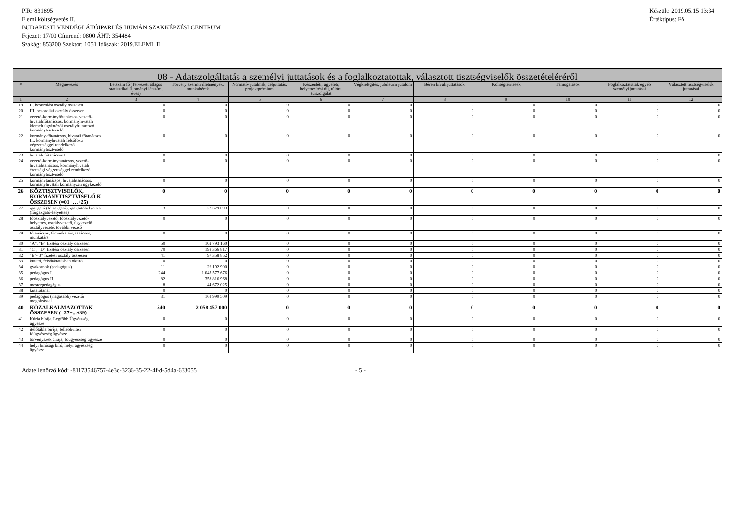PIR: 831895
Elemi költségvetés II.
BUDAPESTI VENDÉGLÁTÓIPARI ÉS HUMÁN SZAKKÉPZÉSI CENTRUM
Fejezet: 17/00 Címrend: 0800 ÁHT: 354484
Szakág: 853200 Szektor: 1051 Időszak: 2019.ELEMI_II
Készült: 2019.05.15 13:34
Értéktípus: Fő
| 08 - Adatszolgáltatás a személyi juttatások és a foglalkoztatottak, választott tisztségviselők összetételéréről | | | | | | | | | | | |
| --- | --- | --- | --- | --- | --- | --- | --- | --- | --- | --- | --- |
| # | Megnevezés | Létszám fő (Tervezett átlagos statisztikai állományi létszám, éves) | Törvény szerinti illetmények, munkabérek | Normatív jutalmak, céljuttatás, projektprémium | Készenléti, ügyeleti, helyettesítési díj, túlóra, túlszolgálat | Végkielégítés, jubileumi jutalom | Béren kívüli juttatások | Költségtérítések | Támogatások | Foglalkoztatottak egyéb személyi juttatásai | Választott tisztségviselők juttatásai |
| 1 | 2 | 3 | 4 | 5 | 6 | 7 | 8 | 9 | 10 | 11 | 12 |
| 19 | II. besorolási osztály összesen | 0 | 0 | 0 | 0 | 0 | 0 | 0 | 0 | 0 | 0 |
| 20 | III. besorolási osztály összesen | 0 | 0 | 0 | 0 | 0 | 0 | 0 | 0 | 0 | 0 |
| 21 | vezető-kormányfőtanácsos, vezető-hivatalifőtanácsos, kormányhivatali kiemelt ügyintézői osztályba tartozó kormánytisztviselő | 0 | 0 | 0 | 0 | 0 | 0 | 0 | 0 | 0 | 0 |
| 22 | kormány-főtanácsos, hivatali főtanácsos II., kormányhivatali felsőfokú végzettséggel rendelkező kormánytisztviselő | 0 | 0 | 0 | 0 | 0 | 0 | 0 | 0 | 0 | 0 |
| 23 | hivatali főtanácsos I. | 0 | 0 | 0 | 0 | 0 | 0 | 0 | 0 | 0 | 0 |
| 24 | vezető-kormánytanácsos, vezető-hivatalitanácsos, kormányhivatali érettségi végzettséggel rendelkező kormánytisztviselő | 0 | 0 | 0 | 0 | 0 | 0 | 0 | 0 | 0 | 0 |
| 25 | kormánytanácsos, hivatalitanácsos, kormányhivatali kormányzati ügykezelő | 0 | 0 | 0 | 0 | 0 | 0 | 0 | 0 | 0 | 0 |
| 26 | KÖZTISZTVISELŐK, KORMÁNYTISZTVISELŐ K ÖSSZESEN (=01+…+25) | 0 | 0 | 0 | 0 | 0 | 0 | 0 | 0 | 0 | 0 |
| 27 | igazgató (főigazgató), igazgatóhelyettes (főigazgató-helyettes) | 3 | 22 679 093 | 0 | 0 | 0 | 0 | 0 | 0 | 0 | 0 |
| 28 | főosztályvezető, főosztályvezető-helyettes, osztályvezető, ügykezelő osztályvezető, további vezető | 0 | 0 | 0 | 0 | 0 | 0 | 0 | 0 | 0 | 0 |
| 29 | főtanácsos, főmunkatárs, tanácsos, munkatárs | 0 | 0 | 0 | 0 | 0 | 0 | 0 | 0 | 0 | 0 |
| 30 | "A", "B" fizetési osztály összesen | 50 | 102 793 160 | 0 | 0 | 0 | 0 | 0 | 0 | 0 | 0 |
| 31 | "C", "D" fizetési osztály összesen | 70 | 198 366 817 | 0 | 0 | 0 | 0 | 0 | 0 | 0 | 0 |
| 32 | "E"-"J" fizetési osztály összesen | 41 | 97 358 852 | 0 | 0 | 0 | 0 | 0 | 0 | 0 | 0 |
| 33 | kutató, felsőoktatásban oktató | 0 | 0 | 0 | 0 | 0 | 0 | 0 | 0 | 0 | 0 |
| 34 | gyakornok (pedagógus) | 11 | 26 192 900 | 0 | 0 | 0 | 0 | 0 | 0 | 0 | 0 |
| 35 | pedagógus I. | 244 | 1 043 577 676 | 0 | 0 | 0 | 0 | 0 | 0 | 0 | 0 |
| 36 | pedagógus II. | 82 | 358 816 968 | 0 | 0 | 0 | 0 | 0 | 0 | 0 | 0 |
| 37 | mesterpedagógus | 8 | 44 672 025 | 0 | 0 | 0 | 0 | 0 | 0 | 0 | 0 |
| 38 | kutatótanár | 0 | 0 | 0 | 0 | 0 | 0 | 0 | 0 | 0 | 0 |
| 39 | pedagógus (magasabb) vezetői megbízással | 31 | 163 999 509 | 0 | 0 | 0 | 0 | 0 | 0 | 0 | 0 |
| 40 | KÖZALKALMAZOTTAK ÖSSZESEN (=27+...+39) | 540 | 2 058 457 000 | 0 | 0 | 0 | 0 | 0 | 0 | 0 | 0 |
| 41 | Kúria bírája, Legfőbb Ügyészség ügyésze | 0 | 0 | 0 | 0 | 0 | 0 | 0 | 0 | 0 | 0 |
| 42 | ítélőtábla bírája, fellebbviteli főügyészség ügyésze | 0 | 0 | 0 | 0 | 0 | 0 | 0 | 0 | 0 | 0 |
| 43 | törvényszék bírája, főügyészség ügyésze | 0 | 0 | 0 | 0 | 0 | 0 | 0 | 0 | 0 | 0 |
| 44 | helyi bírósági bíró, helyi ügyészség ügyésze | 0 | 0 | 0 | 0 | 0 | 0 | 0 | 0 | 0 | 0 |
Adatellenőrző kód: -81173546757-4e3c-3236-35-22-4f-d-5d4a-633055 - 5 -